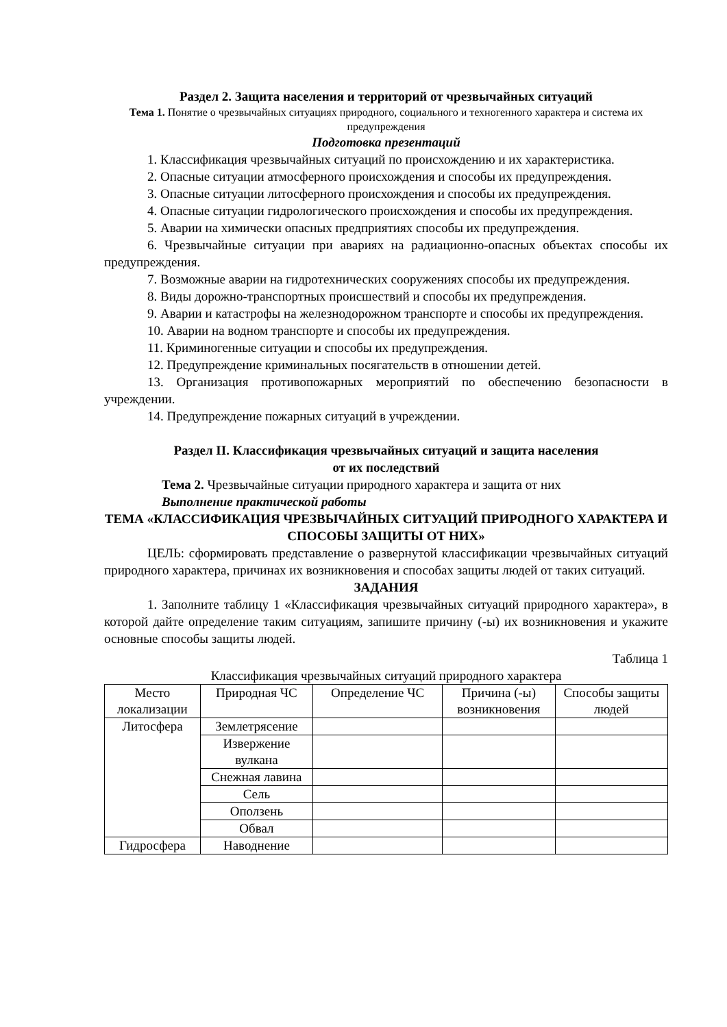Раздел 2. Защита населения и территорий от чрезвычайных ситуаций
Тема 1. Понятие о чрезвычайных ситуациях природного, социального и техногенного характера и система их предупреждения
Подготовка презентаций
1. Классификация чрезвычайных ситуаций по происхождению и их характеристика.
2. Опасные ситуации атмосферного происхождения и способы их предупреждения.
3. Опасные ситуации литосферного происхождения и способы их предупреждения.
4. Опасные ситуации гидрологического происхождения и способы их предупреждения.
5. Аварии на химически опасных предприятиях способы их предупреждения.
6. Чрезвычайные ситуации при авариях на радиационно-опасных объектах способы их предупреждения.
7. Возможные аварии на гидротехнических сооружениях способы их предупреждения.
8. Виды дорожно-транспортных происшествий и способы их предупреждения.
9. Аварии и катастрофы на железнодорожном транспорте и способы их предупреждения.
10. Аварии на водном транспорте и способы их предупреждения.
11. Криминогенные ситуации и способы их предупреждения.
12. Предупреждение криминальных посягательств в отношении детей.
13. Организация противопожарных мероприятий по обеспечению безопасности в учреждении.
14. Предупреждение пожарных ситуаций в учреждении.
Раздел II. Классификация чрезвычайных ситуаций и защита населения
от их последствий
Тема 2. Чрезвычайные ситуации природного характера и защита от них
Выполнение практической работы
ТЕМА «КЛАССИФИКАЦИЯ ЧРЕЗВЫЧАЙНЫХ СИТУАЦИЙ ПРИРОДНОГО ХАРАКТЕРА И СПОСОБЫ ЗАЩИТЫ ОТ НИХ»
ЦЕЛЬ: сформировать представление о развернутой классификации чрезвычайных ситуаций природного характера, причинах их возникновения и способах защиты людей от таких ситуаций.
ЗАДАНИЯ
1. Заполните таблицу 1 «Классификация чрезвычайных ситуаций природного характера», в которой дайте определение таким ситуациям, запишите причину (-ы) их возникновения и укажите основные способы защиты людей.
Таблица 1
Классификация чрезвычайных ситуаций природного характера
| Место локализации | Природная ЧС | Определение ЧС | Причина (-ы) возникновения | Способы защиты людей |
| --- | --- | --- | --- | --- |
| Литосфера | Землетрясение | | | |
| | Извержение вулкана | | | |
| | Снежная лавина | | | |
| | Сель | | | |
| | Оползень | | | |
| | Обвал | | | |
| Гидросфера | Наводнение | | | |